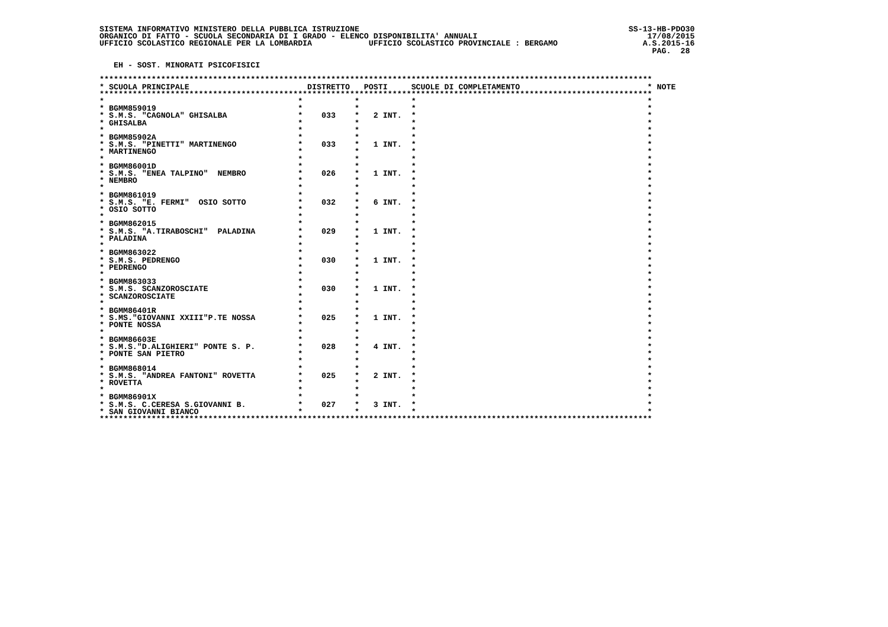SISTEMA INFORMATIVO MINISTERO DELLA PUBBLICA ISTRUZIONE                                                         SS-13-HB-PDO30
ORGANICO DI FATTO - SCUOLA SECONDARIA DI I GRADO - ELENCO DISPONIBILITA' ANNUALI                                    17/08/2015
UFFICIO SCOLASTICO REGIONALE PER LA LOMBARDIA            UFFICIO SCOLASTICO PROVINCIALE : BERGAMO                  A.S.2015-16
                                                                                                                     PAG.  28

   EH - SOST. MINORATI PSICOFISICI

*********************************************************************************************************************
* SCUOLA PRINCIPALE                         DISTRETTO   POSTI     SCUOLE DI COMPLETAMENTO                           * NOTE
*********************************************************************************************************************
*                                         *           *           *                                                 *
* BGMM859019                              *           *           *                                                 *
* S.M.S. "CAGNOLA" GHISALBA               *    033    *   2 INT.  *                                                 *
* GHISALBA                                *           *           *                                                 *
*                                         *           *           *                                                 *
* BGMM85902A                              *           *           *                                                 *
* S.M.S. "PINETTI" MARTINENGO             *    033    *   1 INT.  *                                                 *
* MARTINENGO                              *           *           *                                                 *
*                                         *           *           *                                                 *
* BGMM86001D                              *           *           *                                                 *
* S.M.S. "ENEA TALPINO"  NEMBRO           *    026    *   1 INT.  *                                                 *
* NEMBRO                                  *           *           *                                                 *
*                                         *           *           *                                                 *
* BGMM861019                              *           *           *                                                 *
* S.M.S. "E. FERMI"  OSIO SOTTO           *    032    *   6 INT.  *                                                 *
* OSIO SOTTO                              *           *           *                                                 *
*                                         *           *           *                                                 *
* BGMM862015                              *           *           *                                                 *
* S.M.S. "A.TIRABOSCHI"  PALADINA         *    029    *   1 INT.  *                                                 *
* PALADINA                                *           *           *                                                 *
*                                         *           *           *                                                 *
* BGMM863022                              *           *           *                                                 *
* S.M.S. PEDRENGO                         *    030    *   1 INT.  *                                                 *
* PEDRENGO                                *           *           *                                                 *
*                                         *           *           *                                                 *
* BGMM863033                              *           *           *                                                 *
* S.M.S. SCANZOROSCIATE                   *    030    *   1 INT.  *                                                 *
* SCANZOROSCIATE                          *           *           *                                                 *
*                                         *           *           *                                                 *
* BGMM86401R                              *           *           *                                                 *
* S.MS."GIOVANNI XXIII"P.TE NOSSA         *    025    *   1 INT.  *                                                 *
* PONTE NOSSA                             *           *           *                                                 *
*                                         *           *           *                                                 *
* BGMM86603E                              *           *           *                                                 *
* S.M.S."D.ALIGHIERI" PONTE S. P.         *    028    *   4 INT.  *                                                 *
* PONTE SAN PIETRO                        *           *           *                                                 *
*                                         *           *           *                                                 *
* BGMM868014                              *           *           *                                                 *
* S.M.S. "ANDREA FANTONI" ROVETTA         *    025    *   2 INT.  *                                                 *
* ROVETTA                                 *           *           *                                                 *
*                                         *           *           *                                                 *
* BGMM86901X                              *           *           *                                                 *
* S.M.S. C.CERESA S.GIOVANNI B.           *    027    *   3 INT.  *                                                 *
* SAN GIOVANNI BIANCO                     *           *           *                                                 *
*********************************************************************************************************************